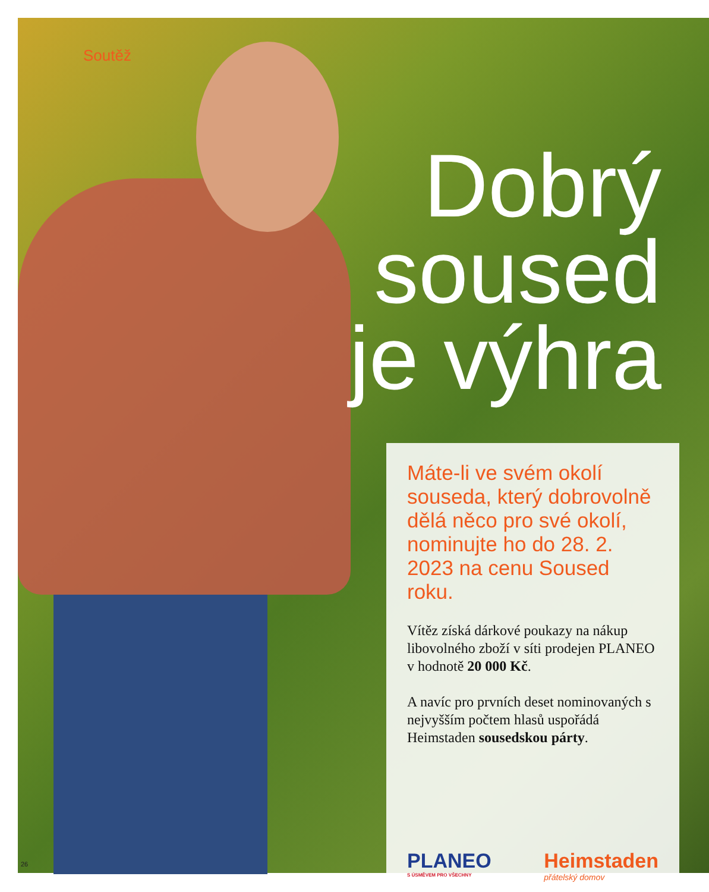Soutěž
Dobrý
soused
je výhra
Máte-li ve svém okolí souseda, který dobrovolně dělá něco pro své okolí, nominujte ho do 28. 2. 2023 na cenu Soused roku.
Vítěz získá dárkové poukazy na nákup libovolného zboží v síti prodejen PLANEO v hodnotě 20 000 Kč.
A navíc pro prvních deset nominovaných s nejvyšším počtem hlasů uspořádá Heimstaden sousedskou párty.
PLANEO
S ÚSMĚVEM PRO VŠECHNY
Heimstaden
přátelský domov
26